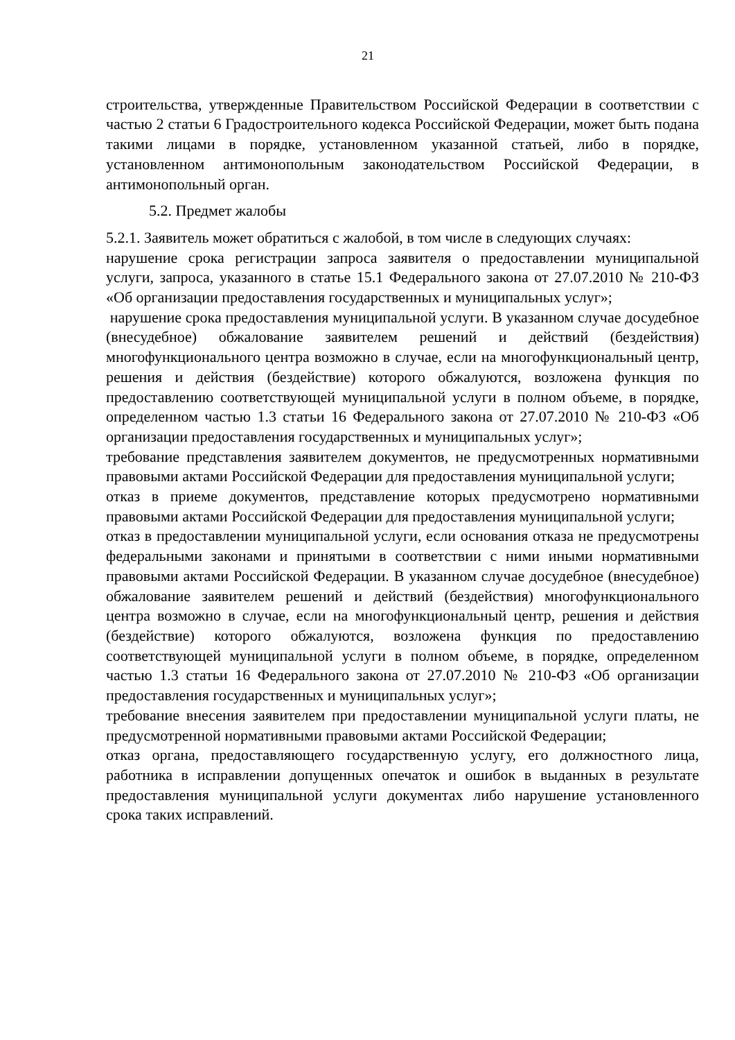21
строительства, утвержденные Правительством Российской Федерации в соответствии с частью 2 статьи 6 Градостроительного кодекса Российской Федерации, может быть подана такими лицами в порядке, установленном указанной статьей, либо в порядке, установленном антимонопольным законодательством Российской Федерации, в антимонопольный орган.
5.2. Предмет жалобы
5.2.1. Заявитель может обратиться с жалобой, в том числе в следующих случаях:
нарушение срока регистрации запроса заявителя о предоставлении муниципальной услуги, запроса, указанного в статье 15.1 Федерального закона от 27.07.2010 № 210-ФЗ «Об организации предоставления государственных и муниципальных услуг»;
нарушение срока предоставления муниципальной услуги. В указанном случае досудебное (внесудебное) обжалование заявителем решений и действий (бездействия) многофункционального центра возможно в случае, если на многофункциональный центр, решения и действия (бездействие) которого обжалуются, возложена функция по предоставлению соответствующей муниципальной услуги в полном объеме, в порядке, определенном частью 1.3 статьи 16 Федерального закона от 27.07.2010 № 210-ФЗ «Об организации предоставления государственных и муниципальных услуг»;
требование представления заявителем документов, не предусмотренных нормативными правовыми актами Российской Федерации для предоставления муниципальной услуги;
отказ в приеме документов, представление которых предусмотрено нормативными правовыми актами Российской Федерации для предоставления муниципальной услуги;
отказ в предоставлении муниципальной услуги, если основания отказа не предусмотрены федеральными законами и принятыми в соответствии с ними иными нормативными правовыми актами Российской Федерации. В указанном случае досудебное (внесудебное) обжалование заявителем решений и действий (бездействия) многофункционального центра возможно в случае, если на многофункциональный центр, решения и действия (бездействие) которого обжалуются, возложена функция по предоставлению соответствующей муниципальной услуги в полном объеме, в порядке, определенном частью 1.3 статьи 16 Федерального закона от 27.07.2010 № 210-ФЗ «Об организации предоставления государственных и муниципальных услуг»;
требование внесения заявителем при предоставлении муниципальной услуги платы, не предусмотренной нормативными правовыми актами Российской Федерации;
отказ органа, предоставляющего государственную услугу, его должностного лица, работника в исправлении допущенных опечаток и ошибок в выданных в результате предоставления муниципальной услуги документах либо нарушение установленного срока таких исправлений.